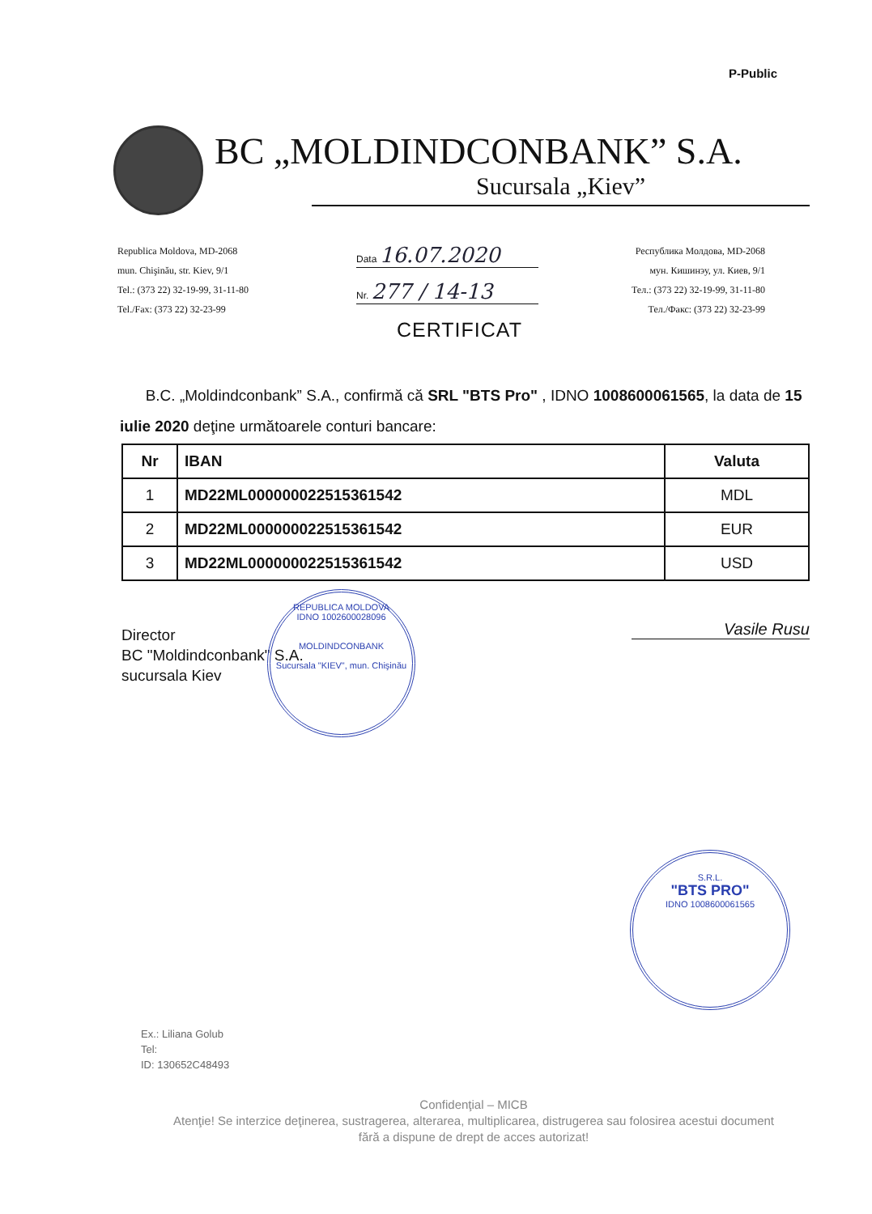P-Public
BC „MOLDINDCONBANK” S.A.
Sucursala „Kiev”
Republica Moldova, MD-2068
mun. Chişinău, str. Kiev, 9/1
Tel.: (373 22) 32-19-99, 31-11-80
Tel./Fax: (373 22) 32-23-99
Data 16.07.2020
Nr. 277 / 14-13
CERTIFICAT
Республика Молдова, MD-2068
мун. Кишинэу, ул. Киев, 9/1
Тел.: (373 22) 32-19-99, 31-11-80
Тел./Факс: (373 22) 32-23-99
B.C. „Moldindconbank” S.A., confirmă că SRL "BTS Pro" , IDNO 1008600061565, la data de 15 iulie 2020 deţine următoarele conturi bancare:
| Nr | IBAN | Valuta |
| --- | --- | --- |
| 1 | MD22ML000000022515361542 | MDL |
| 2 | MD22ML000000022515361542 | EUR |
| 3 | MD22ML000000022515361542 | USD |
Director
BC "Moldindconbank" S.A.
sucursala Kiev
REPUBLICA MOLDOVA
IDNO 1002600028096
MOLDINDCONBANK
Sucursala "KIEV", mun. Chişinău
Vasile Rusu
S.R.L.
"BTS PRO"
IDNO 1008600061565
Ex.: Liliana Golub
Tel:
ID: 130652C48493
Confidenţial – MICB
Atenţie! Se interzice deţinerea, sustragerea, alterarea, multiplicarea, distrugerea sau folosirea acestui document fără a dispune de drept de acces autorizat!